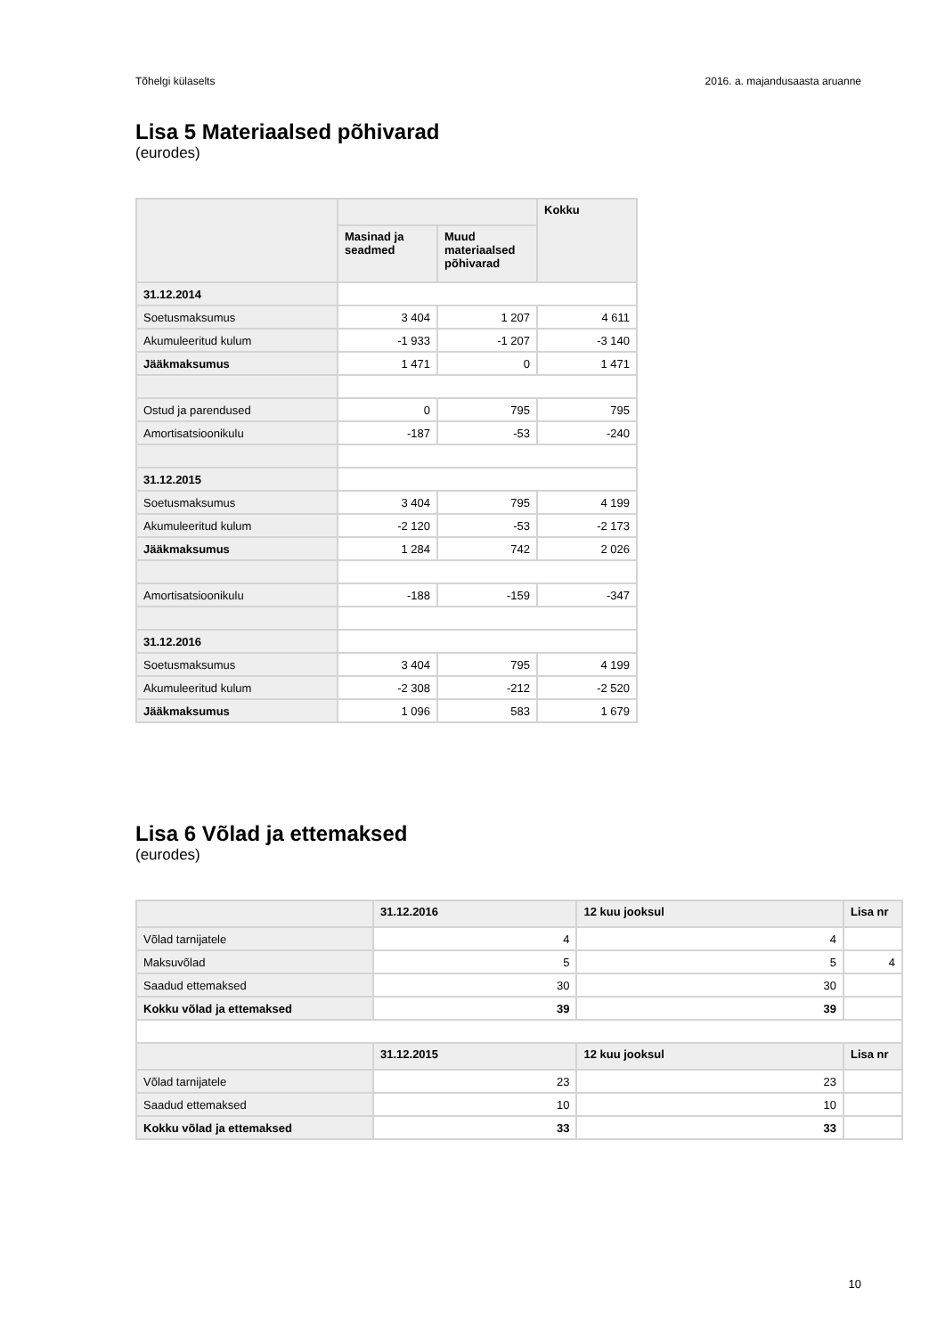Tõhelgi külaselts 2016. a. majandusaasta aruanne
Lisa 5 Materiaalsed põhivarad
(eurodes)
| | | | Kokku |
| --- | --- | --- | --- |
| | Masinad ja seadmed | Muud materiaalsed põhivarad | |
| 31.12.2014 | | | |
| Soetusmaksumus | 3 404 | 1 207 | 4 611 |
| Akumuleeritud kulum | -1 933 | -1 207 | -3 140 |
| Jääkmaksumus | 1 471 | 0 | 1 471 |
| Ostud ja parendused | 0 | 795 | 795 |
| Amortisatsioonikulu | -187 | -53 | -240 |
| 31.12.2015 | | | |
| Soetusmaksumus | 3 404 | 795 | 4 199 |
| Akumuleeritud kulum | -2 120 | -53 | -2 173 |
| Jääkmaksumus | 1 284 | 742 | 2 026 |
| Amortisatsioonikulu | -188 | -159 | -347 |
| 31.12.2016 | | | |
| Soetusmaksumus | 3 404 | 795 | 4 199 |
| Akumuleeritud kulum | -2 308 | -212 | -2 520 |
| Jääkmaksumus | 1 096 | 583 | 1 679 |
Lisa 6 Võlad ja ettemaksed
(eurodes)
| | 31.12.2016 | 12 kuu jooksul | Lisa nr |
| --- | --- | --- | --- |
| Võlad tarnijatele | 4 | 4 | |
| Maksuvõlad | 5 | 5 | 4 |
| Saadud ettemaksed | 30 | 30 | |
| Kokku võlad ja ettemaksed | 39 | 39 | |
| | 31.12.2015 | 12 kuu jooksul | Lisa nr |
| Võlad tarnijatele | 23 | 23 | |
| Saadud ettemaksed | 10 | 10 | |
| Kokku võlad ja ettemaksed | 33 | 33 | |
10